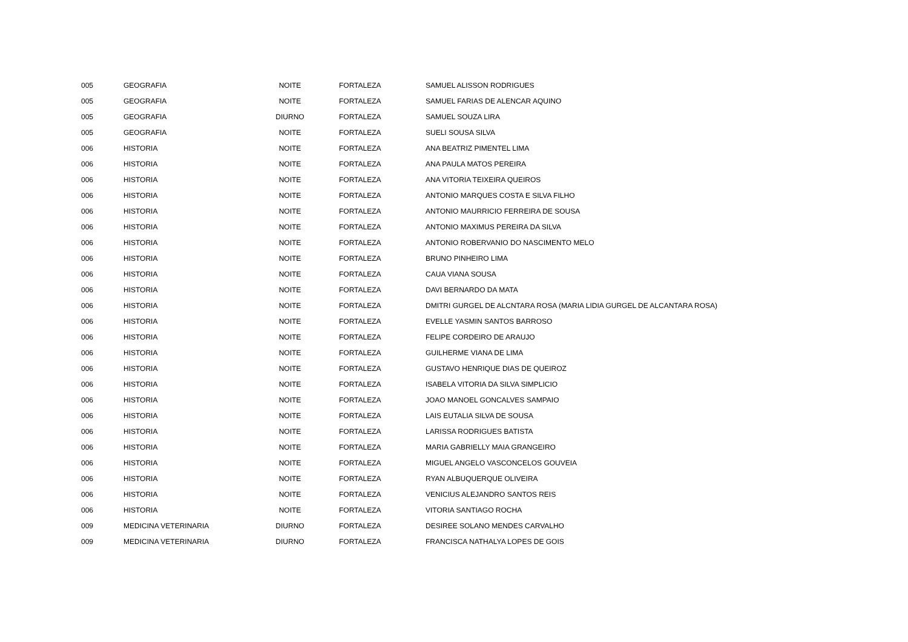| 005 | GEOGRAFIA | NOITE | FORTALEZA | SAMUEL ALISSON RODRIGUES |
| 005 | GEOGRAFIA | NOITE | FORTALEZA | SAMUEL FARIAS DE ALENCAR AQUINO |
| 005 | GEOGRAFIA | DIURNO | FORTALEZA | SAMUEL SOUZA LIRA |
| 005 | GEOGRAFIA | NOITE | FORTALEZA | SUELI SOUSA SILVA |
| 006 | HISTORIA | NOITE | FORTALEZA | ANA BEATRIZ PIMENTEL LIMA |
| 006 | HISTORIA | NOITE | FORTALEZA | ANA PAULA MATOS PEREIRA |
| 006 | HISTORIA | NOITE | FORTALEZA | ANA VITORIA TEIXEIRA QUEIROS |
| 006 | HISTORIA | NOITE | FORTALEZA | ANTONIO MARQUES COSTA E SILVA FILHO |
| 006 | HISTORIA | NOITE | FORTALEZA | ANTONIO MAURRICIO FERREIRA DE SOUSA |
| 006 | HISTORIA | NOITE | FORTALEZA | ANTONIO MAXIMUS PEREIRA DA SILVA |
| 006 | HISTORIA | NOITE | FORTALEZA | ANTONIO ROBERVANIO DO NASCIMENTO MELO |
| 006 | HISTORIA | NOITE | FORTALEZA | BRUNO PINHEIRO LIMA |
| 006 | HISTORIA | NOITE | FORTALEZA | CAUA VIANA SOUSA |
| 006 | HISTORIA | NOITE | FORTALEZA | DAVI BERNARDO DA MATA |
| 006 | HISTORIA | NOITE | FORTALEZA | DMITRI GURGEL DE ALCNTARA ROSA (MARIA LIDIA GURGEL DE ALCANTARA ROSA) |
| 006 | HISTORIA | NOITE | FORTALEZA | EVELLE YASMIN SANTOS BARROSO |
| 006 | HISTORIA | NOITE | FORTALEZA | FELIPE CORDEIRO DE ARAUJO |
| 006 | HISTORIA | NOITE | FORTALEZA | GUILHERME VIANA DE LIMA |
| 006 | HISTORIA | NOITE | FORTALEZA | GUSTAVO HENRIQUE DIAS DE QUEIROZ |
| 006 | HISTORIA | NOITE | FORTALEZA | ISABELA VITORIA DA SILVA SIMPLICIO |
| 006 | HISTORIA | NOITE | FORTALEZA | JOAO MANOEL GONCALVES SAMPAIO |
| 006 | HISTORIA | NOITE | FORTALEZA | LAIS EUTALIA SILVA DE SOUSA |
| 006 | HISTORIA | NOITE | FORTALEZA | LARISSA RODRIGUES BATISTA |
| 006 | HISTORIA | NOITE | FORTALEZA | MARIA GABRIELLY MAIA GRANGEIRO |
| 006 | HISTORIA | NOITE | FORTALEZA | MIGUEL ANGELO VASCONCELOS GOUVEIA |
| 006 | HISTORIA | NOITE | FORTALEZA | RYAN ALBUQUERQUE OLIVEIRA |
| 006 | HISTORIA | NOITE | FORTALEZA | VENICIUS ALEJANDRO SANTOS REIS |
| 006 | HISTORIA | NOITE | FORTALEZA | VITORIA SANTIAGO ROCHA |
| 009 | MEDICINA VETERINARIA | DIURNO | FORTALEZA | DESIREE SOLANO MENDES CARVALHO |
| 009 | MEDICINA VETERINARIA | DIURNO | FORTALEZA | FRANCISCA NATHALYA LOPES DE GOIS |